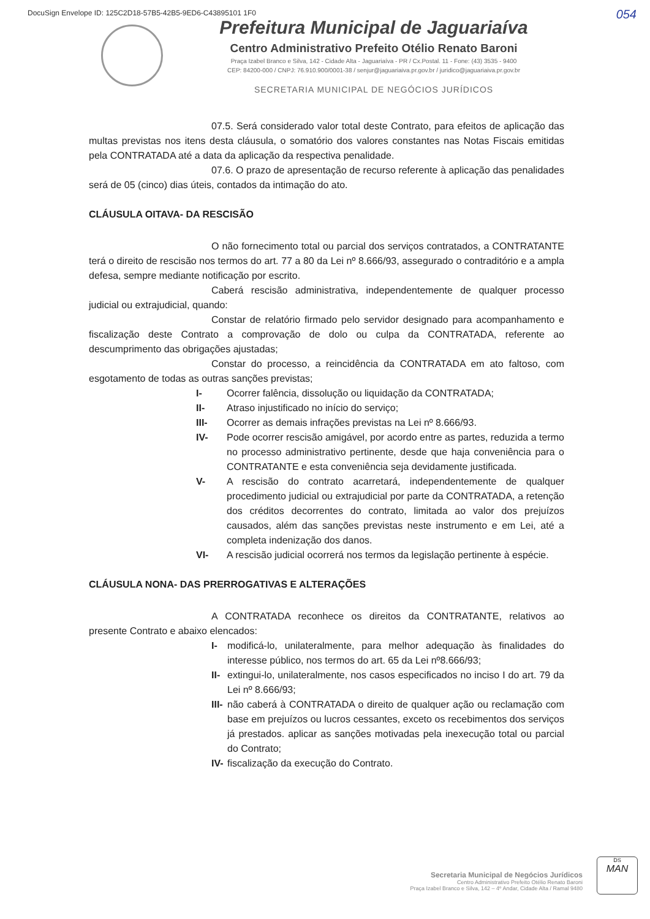DocuSign Envelope ID: 125C2D18-57B5-42B5-9ED6-C43895101 1F0
054
Prefeitura Municipal de Jaguariaíva
Centro Administrativo Prefeito Otélio Renato Baroni
Praça Izabel Branco e Silva, 142 - Cidade Alta - Jaguariaíva - PR / Cx.Postal. 11 - Fone: (43) 3535 - 9400
CEP: 84200-000 / CNPJ: 76.910.900/0001-38 / senjur@jaguariaiva.pr.gov.br / juridico@jaguariaiva.pr.gov.br
SECRETARIA MUNICIPAL DE NEGÓCIOS JURÍDICOS
07.5. Será considerado valor total deste Contrato, para efeitos de aplicação das multas previstas nos itens desta cláusula, o somatório dos valores constantes nas Notas Fiscais emitidas pela CONTRATADA até a data da aplicação da respectiva penalidade.
07.6. O prazo de apresentação de recurso referente à aplicação das penalidades será de 05 (cinco) dias úteis, contados da intimação do ato.
CLÁUSULA OITAVA- DA RESCISÃO
O não fornecimento total ou parcial dos serviços contratados, a CONTRATANTE terá o direito de rescisão nos termos do art. 77 a 80 da Lei nº 8.666/93, assegurado o contraditório e a ampla defesa, sempre mediante notificação por escrito.
Caberá rescisão administrativa, independentemente de qualquer processo judicial ou extrajudicial, quando:
Constar de relatório firmado pelo servidor designado para acompanhamento e fiscalização deste Contrato a comprovação de dolo ou culpa da CONTRATADA, referente ao descumprimento das obrigações ajustadas;
Constar do processo, a reincidência da CONTRATADA em ato faltoso, com esgotamento de todas as outras sanções previstas;
I- Ocorrer falência, dissolução ou liquidação da CONTRATADA;
II- Atraso injustificado no início do serviço;
III- Ocorrer as demais infrações previstas na Lei nº 8.666/93.
IV- Pode ocorrer rescisão amigável, por acordo entre as partes, reduzida a termo no processo administrativo pertinente, desde que haja conveniência para o CONTRATANTE e esta conveniência seja devidamente justificada.
V- A rescisão do contrato acarretará, independentemente de qualquer procedimento judicial ou extrajudicial por parte da CONTRATADA, a retenção dos créditos decorrentes do contrato, limitada ao valor dos prejuízos causados, além das sanções previstas neste instrumento e em Lei, até a completa indenização dos danos.
VI- A rescisão judicial ocorrerá nos termos da legislação pertinente à espécie.
CLÁUSULA NONA- DAS PRERROGATIVAS E ALTERAÇÕES
A CONTRATADA reconhece os direitos da CONTRATANTE, relativos ao presente Contrato e abaixo elencados:
I- modificá-lo, unilateralmente, para melhor adequação às finalidades do interesse público, nos termos do art. 65 da Lei nº8.666/93;
II- extingui-lo, unilateralmente, nos casos especificados no inciso I do art. 79 da Lei nº 8.666/93;
III- não caberá à CONTRATADA o direito de qualquer ação ou reclamação com base em prejuízos ou lucros cessantes, exceto os recebimentos dos serviços já prestados. aplicar as sanções motivadas pela inexecução total ou parcial do Contrato;
IV- fiscalização da execução do Contrato.
Secretaria Municipal de Negócios Jurídicos
Centro Administrativo Prefeito Otélio Renato Baroni
Praça Izabel Branco e Silva, 142 – 4º Andar, Cidade Alta / Ramal 9480
DS
MAN